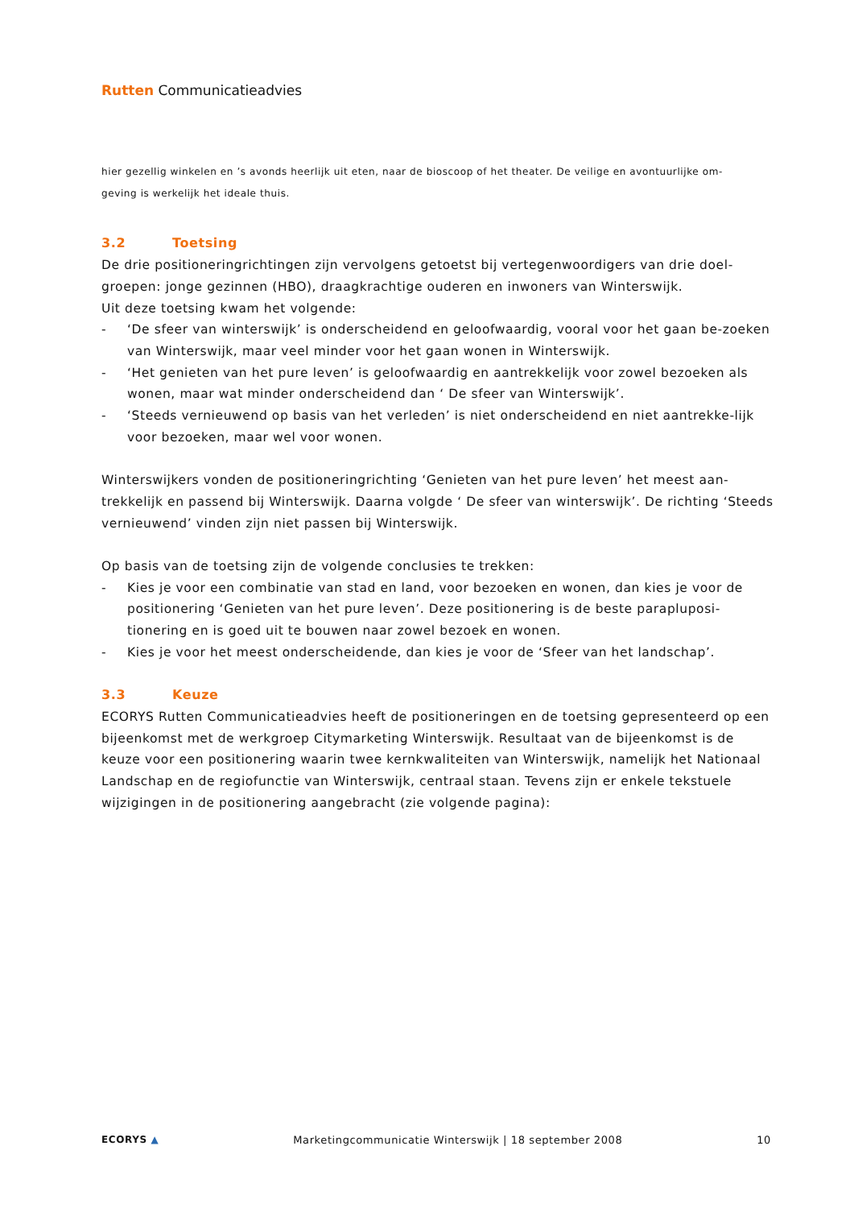Rutten Communicatieadvies
hier gezellig winkelen en ’s avonds heerlijk uit eten, naar de bioscoop of het theater. De veilige en avontuurlijke om-
geving is werkelijk het ideale thuis.
3.2 Toetsing
De drie positioneringrichtingen zijn vervolgens getoetst bij vertegenwoordigers van drie doel-groepen: jonge gezinnen (HBO), draagkrachtige ouderen en inwoners van Winterswijk.
Uit deze toetsing kwam het volgende:
- ‘De sfeer van winterswijk’ is onderscheidend en geloofwaardig, vooral voor het gaan be-zoeken van Winterswijk, maar veel minder voor het gaan wonen in Winterswijk.
- ‘Het genieten van het pure leven’ is geloofwaardig en aantrekkelijk voor zowel bezoeken als wonen, maar wat minder onderscheidend dan ‘ De sfeer van Winterswijk’.
- ‘Steeds vernieuwend op basis van het verleden’ is niet onderscheidend en niet aantrekke-lijk voor bezoeken, maar wel voor wonen.
Winterswijkers vonden de positioneringrichting ‘Genieten van het pure leven’ het meest aan-trekkelijk en passend bij Winterswijk. Daarna volgde ‘ De sfeer van winterswijk’. De richting ‘Steeds vernieuwend’ vinden zijn niet passen bij Winterswijk.
Op basis van de toetsing zijn de volgende conclusies te trekken:
- Kies je voor een combinatie van stad en land, voor bezoeken en wonen, dan kies je voor de positionering ‘Genieten van het pure leven’. Deze positionering is de beste parapluposi-tionering en is goed uit te bouwen naar zowel bezoek en wonen.
- Kies je voor het meest onderscheidende, dan kies je voor de ‘Sfeer van het landschap’.
3.3 Keuze
ECORYS Rutten Communicatieadvies heeft de positioneringen en de toetsing gepresenteerd op een bijeenkomst met de werkgroep Citymarketing Winterswijk. Resultaat van de bijeenkomst is de keuze voor een positionering waarin twee kernkwaliteiten van Winterswijk, namelijk het Nationaal Landschap en de regiofunctie van Winterswijk, centraal staan. Tevens zijn er enkele tekstuele wijzigingen in de positionering aangebracht (zie volgende pagina):
ECORYS ▲ Marketingcommunicatie Winterswijk | 18 september 2008
10